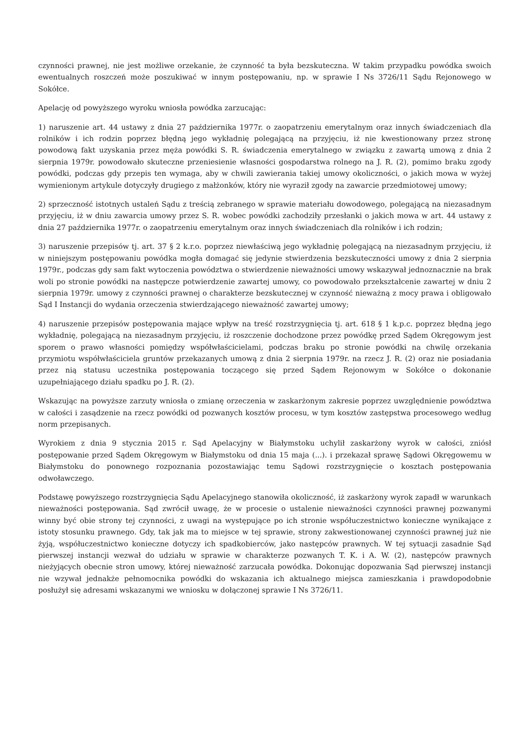czynności prawnej, nie jest możliwe orzekanie, że czynność ta była bezskuteczna. W takim przypadku powódka swoich ewentualnych roszczeń może poszukiwać w innym postępowaniu, np. w sprawie I Ns 3726/11 Sądu Rejonowego w Sokółce.
Apelację od powyższego wyroku wniosła powódka zarzucając:
1) naruszenie art. 44 ustawy z dnia 27 października 1977r. o zaopatrzeniu emerytalnym oraz innych świadczeniach dla rolników i ich rodzin poprzez błędną jego wykładnię polegającą na przyjęciu, iż nie kwestionowany przez stronę powodową fakt uzyskania przez męża powódki S. R. świadczenia emerytalnego w związku z zawartą umową z dnia 2 sierpnia 1979r. powodowało skuteczne przeniesienie własności gospodarstwa rolnego na J. R. (2), pomimo braku zgody powódki, podczas gdy przepis ten wymaga, aby w chwili zawierania takiej umowy okoliczności, o jakich mowa w wyżej wymienionym artykule dotyczyły drugiego z małżonków, który nie wyraził zgody na zawarcie przedmiotowej umowy;
2) sprzeczność istotnych ustaleń Sądu z treścią zebranego w sprawie materiału dowodowego, polegającą na niezasadnym przyjęciu, iż w dniu zawarcia umowy przez S. R. wobec powódki zachodziły przesłanki o jakich mowa w art. 44 ustawy z dnia 27 października 1977r. o zaopatrzeniu emerytalnym oraz innych świadczeniach dla rolników i ich rodzin;
3) naruszenie przepisów tj. art. 37 § 2 k.r.o. poprzez niewłaściwą jego wykładnię polegającą na niezasadnym przyjęciu, iż w niniejszym postępowaniu powódka mogła domagać się jedynie stwierdzenia bezskuteczności umowy z dnia 2 sierpnia 1979r., podczas gdy sam fakt wytoczenia powództwa o stwierdzenie nieważności umowy wskazywał jednoznacznie na brak woli po stronie powódki na następcze potwierdzenie zawartej umowy, co powodowało przekształcenie zawartej w dniu 2 sierpnia 1979r. umowy z czynności prawnej o charakterze bezskutecznej w czynność nieważną z mocy prawa i obligowało Sąd I Instancji do wydania orzeczenia stwierdzającego nieważność zawartej umowy;
4) naruszenie przepisów postępowania mające wpływ na treść rozstrzygnięcia tj. art. 618 § 1 k.p.c. poprzez błędną jego wykładnię, polegającą na niezasadnym przyjęciu, iż roszczenie dochodzone przez powódkę przed Sądem Okręgowym jest sporem o prawo własności pomiędzy współwłaścicielami, podczas braku po stronie powódki na chwilę orzekania przymiotu współwłaściciela gruntów przekazanych umową z dnia 2 sierpnia 1979r. na rzecz J. R. (2) oraz nie posiadania przez nią statusu uczestnika postępowania toczącego się przed Sądem Rejonowym w Sokółce o dokonanie uzupełniającego działu spadku po J. R. (2).
Wskazując na powyższe zarzuty wniosła o zmianę orzeczenia w zaskarżonym zakresie poprzez uwzględnienie powództwa w całości i zasądzenie na rzecz powódki od pozwanych kosztów procesu, w tym kosztów zastępstwa procesowego według norm przepisanych.
Wyrokiem z dnia 9 stycznia 2015 r. Sąd Apelacyjny w Białymstoku uchylił zaskarżony wyrok w całości, zniósł postępowanie przed Sądem Okręgowym w Białymstoku od dnia 15 maja (...). i przekazał sprawę Sądowi Okręgowemu w Białymstoku do ponownego rozpoznania pozostawiając temu Sądowi rozstrzygnięcie o kosztach postępowania odwoławczego.
Podstawę powyższego rozstrzygnięcia Sądu Apelacyjnego stanowiła okoliczność, iż zaskarżony wyrok zapadł w warunkach nieważności postępowania. Sąd zwrócił uwagę, że w procesie o ustalenie nieważności czynności prawnej pozwanymi winny być obie strony tej czynności, z uwagi na występujące po ich stronie współuczestnictwo konieczne wynikające z istoty stosunku prawnego. Gdy, tak jak ma to miejsce w tej sprawie, strony zakwestionowanej czynności prawnej już nie żyją, współuczestnictwo konieczne dotyczy ich spadkobierców, jako następców prawnych. W tej sytuacji zasadnie Sąd pierwszej instancji wezwał do udziału w sprawie w charakterze pozwanych T. K. i A. W. (2), następców prawnych nieżyjących obecnie stron umowy, której nieważność zarzucała powódka. Dokonując dopozwania Sąd pierwszej instancji nie wzywał jednakże pełnomocnika powódki do wskazania ich aktualnego miejsca zamieszkania i prawdopodobnie posłużył się adresami wskazanymi we wniosku w dołączonej sprawie I Ns 3726/11.